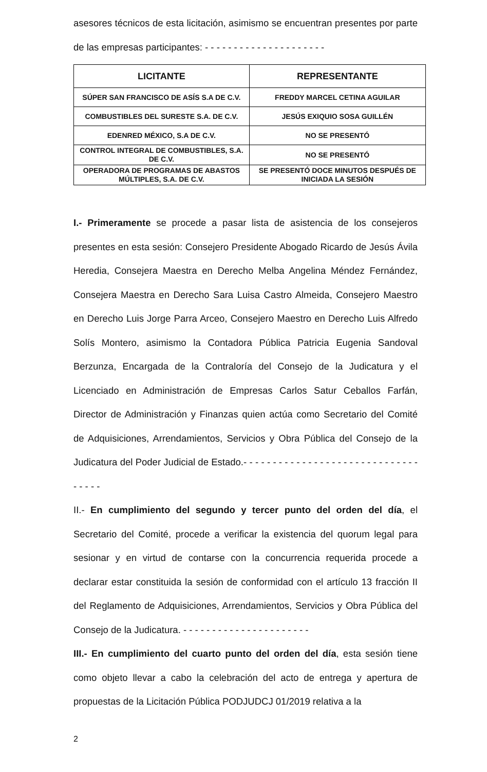asesores técnicos de esta licitación, asimismo se encuentran presentes por parte de las empresas participantes: - - - - - - - - - - - - - - - - - - - - -
| LICITANTE | REPRESENTANTE |
| --- | --- |
| SÚPER SAN FRANCISCO DE ASÍS S.A DE C.V. | FREDDY MARCEL CETINA AGUILAR |
| COMBUSTIBLES DEL SURESTE S.A. DE C.V. | JESÚS EXIQUIO SOSA GUILLÉN |
| EDENRED MÉXICO, S.A DE C.V. | NO SE PRESENTÓ |
| CONTROL INTEGRAL DE COMBUSTIBLES, S.A. DE C.V. | NO SE PRESENTÓ |
| OPERADORA DE PROGRAMAS DE ABASTOS MÚLTIPLES, S.A. DE C.V. | SE PRESENTÓ DOCE MINUTOS DESPUÉS DE INICIADA LA SESIÓN |
I.- Primeramente se procede a pasar lista de asistencia de los consejeros presentes en esta sesión: Consejero Presidente Abogado Ricardo de Jesús Ávila Heredia, Consejera Maestra en Derecho Melba Angelina Méndez Fernández, Consejera Maestra en Derecho Sara Luisa Castro Almeida, Consejero Maestro en Derecho Luis Jorge Parra Arceo, Consejero Maestro en Derecho Luis Alfredo Solís Montero, asimismo la Contadora Pública Patricia Eugenia Sandoval Berzunza, Encargada de la Contraloría del Consejo de la Judicatura y el Licenciado en Administración de Empresas Carlos Satur Ceballos Farfán, Director de Administración y Finanzas quien actúa como Secretario del Comité de Adquisiciones, Arrendamientos, Servicios y Obra Pública del Consejo de la Judicatura del Poder Judicial de Estado.- - - - - - - - - - - - - - - - - - - - - - - - - - - - - - - - - - -
II.- En cumplimiento del segundo y tercer punto del orden del día, el Secretario del Comité, procede a verificar la existencia del quorum legal para sesionar y en virtud de contarse con la concurrencia requerida procede a declarar estar constituida la sesión de conformidad con el artículo 13 fracción II del Reglamento de Adquisiciones, Arrendamientos, Servicios y Obra Pública del Consejo de la Judicatura. - - - - - - - - - - - - - - - - - - - - - -
III.- En cumplimiento del cuarto punto del orden del día, esta sesión tiene como objeto llevar a cabo la celebración del acto de entrega y apertura de propuestas de la Licitación Pública PODJUDCJ 01/2019 relativa a la
2